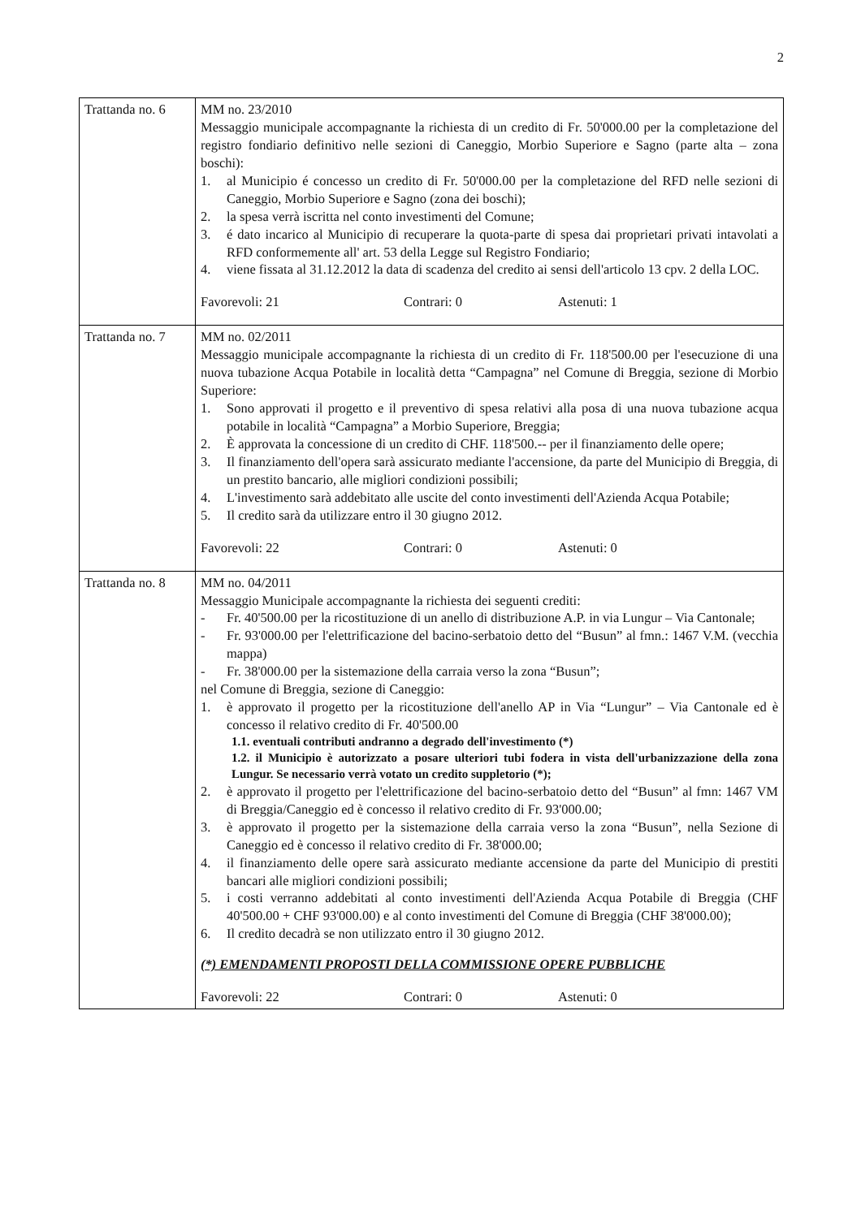2
| Trattanda no. 6 | MM no. 23/2010 Messaggio municipale accompagnante la richiesta di un credito di Fr. 50'000.00 per la completazione del registro fondiario definitivo nelle sezioni di Caneggio, Morbio Superiore e Sagno (parte alta – zona boschi): 1. al Municipio é concesso un credito di Fr. 50'000.00 per la completazione del RFD nelle sezioni di Caneggio, Morbio Superiore e Sagno (zona dei boschi); 2. la spesa verrà iscritta nel conto investimenti del Comune; 3. é dato incarico al Municipio di recuperare la quota-parte di spesa dai proprietari privati intavolati a RFD conformemente all' art. 53 della Legge sul Registro Fondiario; 4. viene fissata al 31.12.2012 la data di scadenza del credito ai sensi dell'articolo 13 cpv. 2 della LOC. Favorevoli: 21 Contrari: 0 Astenuti: 1 |
| Trattanda no. 7 | MM no. 02/2011 Messaggio municipale accompagnante la richiesta di un credito di Fr. 118'500.00 per l'esecuzione di una nuova tubazione Acqua Potabile in località detta “Campagna” nel Comune di Breggia, sezione di Morbio Superiore: 1. Sono approvati il progetto e il preventivo di spesa relativi alla posa di una nuova tubazione acqua potabile in località “Campagna” a Morbio Superiore, Breggia; 2. È approvata la concessione di un credito di CHF. 118'500.-- per il finanziamento delle opere; 3. Il finanziamento dell'opera sarà assicurato mediante l'accensione, da parte del Municipio di Breggia, di un prestito bancario, alle migliori condizioni possibili; 4. L'investimento sarà addebitato alle uscite del conto investimenti dell'Azienda Acqua Potabile; 5. Il credito sarà da utilizzare entro il 30 giugno 2012. Favorevoli: 22 Contrari: 0 Astenuti: 0 |
| Trattanda no. 8 | MM no. 04/2011 Messaggio Municipale accompagnante la richiesta dei seguenti crediti: - Fr. 40'500.00 per la ricostituzione di un anello di distribuzione A.P. in via Lungur – Via Cantonale; - Fr. 93'000.00 per l'elettrificazione del bacino-serbatoio detto del “Busun” al fmn.: 1467 V.M. (vecchia mappa) - Fr. 38'000.00 per la sistemazione della carraia verso la zona “Busun”; nel Comune di Breggia, sezione di Caneggio: 1. è approvato il progetto per la ricostituzione dell'anello AP in Via “Lungur” – Via Cantonale ed è concesso il relativo credito di Fr. 40'500.00 1.1. eventuali contributi andranno a degrado dell'investimento (*) 1.2. il Municipio è autorizzato a posare ulteriori tubi fodera in vista dell'urbanizzazione della zona Lungur. Se necessario verrà votato un credito suppletorio (*); 2. è approvato il progetto per l'elettrificazione del bacino-serbatoio detto del “Busun” al fmn: 1467 VM di Breggia/Caneggio ed è concesso il relativo credito di Fr. 93'000.00; 3. è approvato il progetto per la sistemazione della carraia verso la zona “Busun”, nella Sezione di Caneggio ed è concesso il relativo credito di Fr. 38'000.00; 4. il finanziamento delle opere sarà assicurato mediante accensione da parte del Municipio di prestiti bancari alle migliori condizioni possibili; 5. i costi verranno addebitati al conto investimenti dell'Azienda Acqua Potabile di Breggia (CHF 40'500.00 + CHF 93'000.00) e al conto investimenti del Comune di Breggia (CHF 38'000.00); 6. Il credito decadrà se non utilizzato entro il 30 giugno 2012. (*) EMENDAMENTI PROPOSTI DELLA COMMISSIONE OPERE PUBBLICHE Favorevoli: 22 Contrari: 0 Astenuti: 0 |